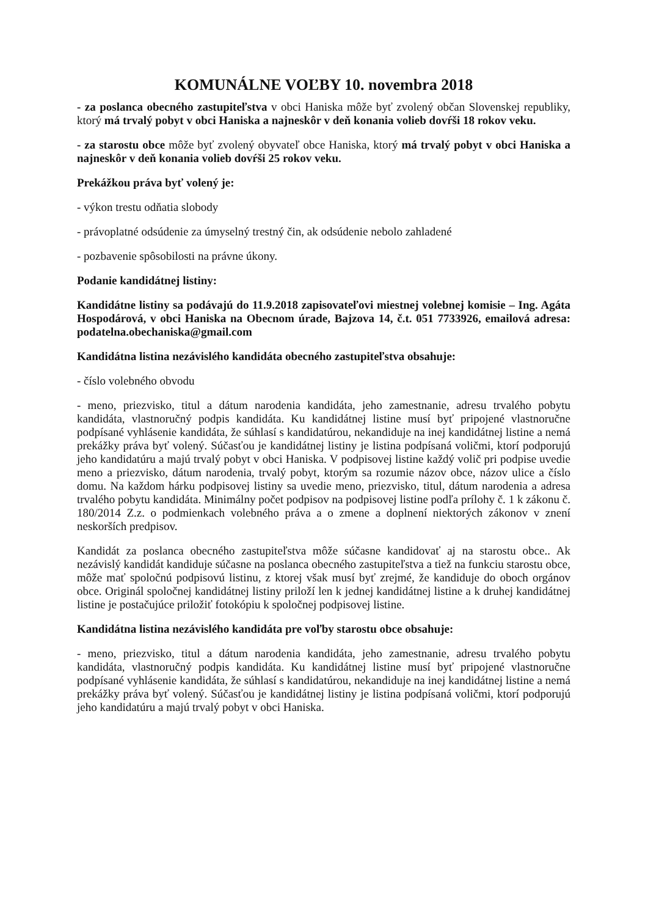KOMUNÁLNE VOĽBY 10. novembra 2018
- za poslanca obecného zastupiteľstva v obci Haniska môže byť zvolený občan Slovenskej republiky, ktorý má trvalý pobyt v obci Haniska a najneskôr v deň konania volieb dovŕši 18 rokov veku.
- za starostu obce môže byť zvolený obyvateľ obce Haniska, ktorý má trvalý pobyt v obci Haniska a najneskôr v deň konania volieb dovŕši 25 rokov veku.
Prekážkou práva byť volený je:
- výkon trestu odňatia slobody
- právoplatné odsúdenie za úmyselný trestný čin, ak odsúdenie nebolo zahladené
- pozbavenie spôsobilosti na právne úkony.
Podanie kandidátnej listiny:
Kandidátne listiny sa podávajú do 11.9.2018 zapisovateľovi miestnej volebnej komisie – Ing. Agáta Hospodárová, v obci Haniska na Obecnom úrade, Bajzova 14, č.t. 051 7733926, emailová adresa: podatelna.obechaniska@gmail.com
Kandidátna listina nezávislého kandidáta obecného zastupiteľstva obsahuje:
- číslo volebného obvodu
- meno, priezvisko, titul a dátum narodenia kandidáta, jeho zamestnanie, adresu trvalého pobytu kandidáta, vlastnoručný podpis kandidáta. Ku kandidátnej listine musí byť pripojené vlastnoručne podpísané vyhlásenie kandidáta, že súhlasí s kandidatúrou, nekandiduje na inej kandidátnej listine a nemá prekážky práva byť volený. Súčasťou je kandidátnej listiny je listina podpísaná voličmi, ktorí podporujú jeho kandidatúru a majú trvalý pobyt v obci Haniska. V podpisovej listine každý volič pri podpise uvedie meno a priezvisko, dátum narodenia, trvalý pobyt, ktorým sa rozumie názov obce, názov ulice a číslo domu. Na každom hárku podpisovej listiny sa uvedie meno, priezvisko, titul, dátum narodenia a adresa trvalého pobytu kandidáta. Minimálny počet podpisov na podpisovej listine podľa prílohy č. 1 k zákonu č. 180/2014 Z.z. o podmienkach volebného práva a o zmene a doplnení niektorých zákonov v znení neskorších predpisov.
Kandidát za poslanca obecného zastupiteľstva môže súčasne kandidovať aj na starostu obce.. Ak nezávislý kandidát kandiduje súčasne na poslanca obecného zastupiteľstva a tiež na funkciu starostu obce, môže mať spoločnú podpisovú listinu, z ktorej však musí byť zrejmé, že kandiduje do oboch orgánov obce. Originál spoločnej kandidátnej listiny priloží len k jednej kandidátnej listine a k druhej kandidátnej listine je postačujúce priložiť fotokópiu k spoločnej podpisovej listine.
Kandidátna listina nezávislého kandidáta pre voľby starostu obce obsahuje:
- meno, priezvisko, titul a dátum narodenia kandidáta, jeho zamestnanie, adresu trvalého pobytu kandidáta, vlastnoručný podpis kandidáta. Ku kandidátnej listine musí byť pripojené vlastnoručne podpísané vyhlásenie kandidáta, že súhlasí s kandidatúrou, nekandiduje na inej kandidátnej listine a nemá prekážky práva byť volený. Súčasťou je kandidátnej listiny je listina podpísaná voličmi, ktorí podporujú jeho kandidatúru a majú trvalý pobyt v obci Haniska.